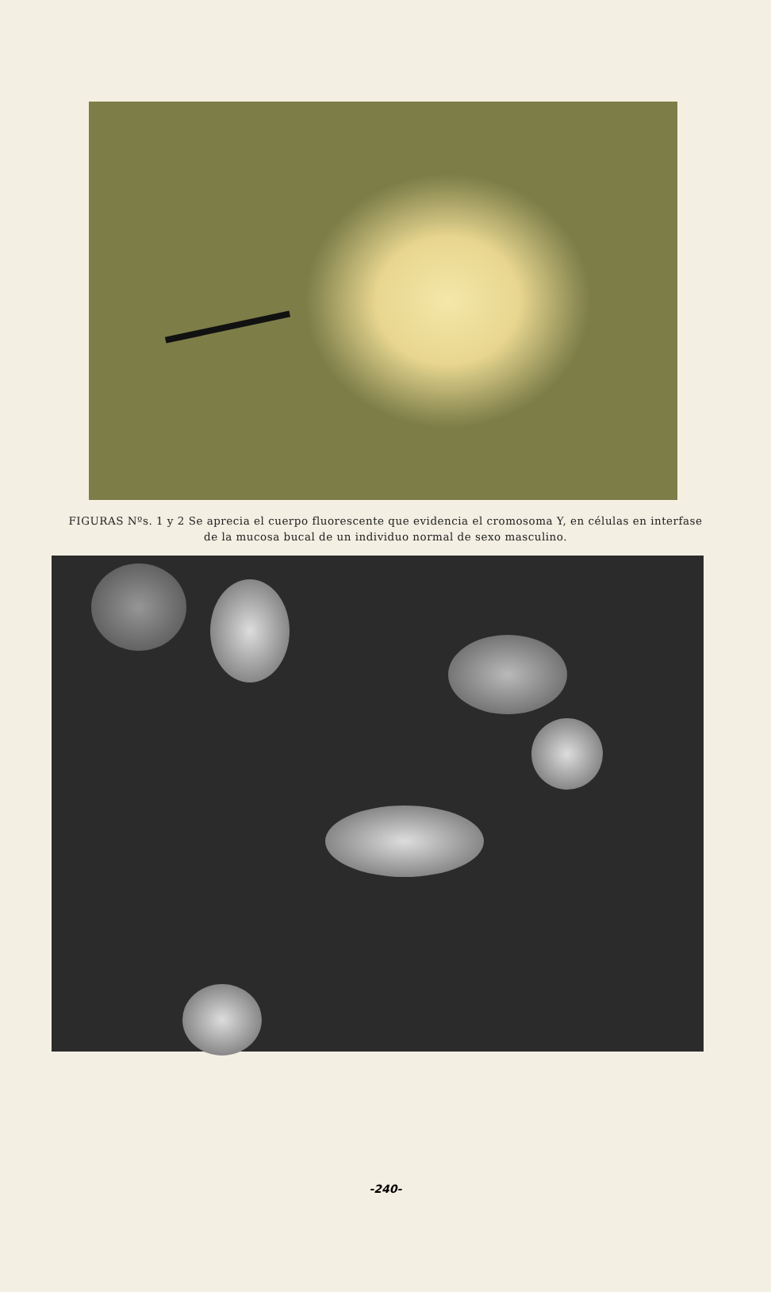FIGURAS Nºs. 1 y 2 Se aprecia el cuerpo fluorescente que evidencia el cromosoma Y, en células en interfase de la mucosa bucal de un individuo normal de sexo masculino.
-240-